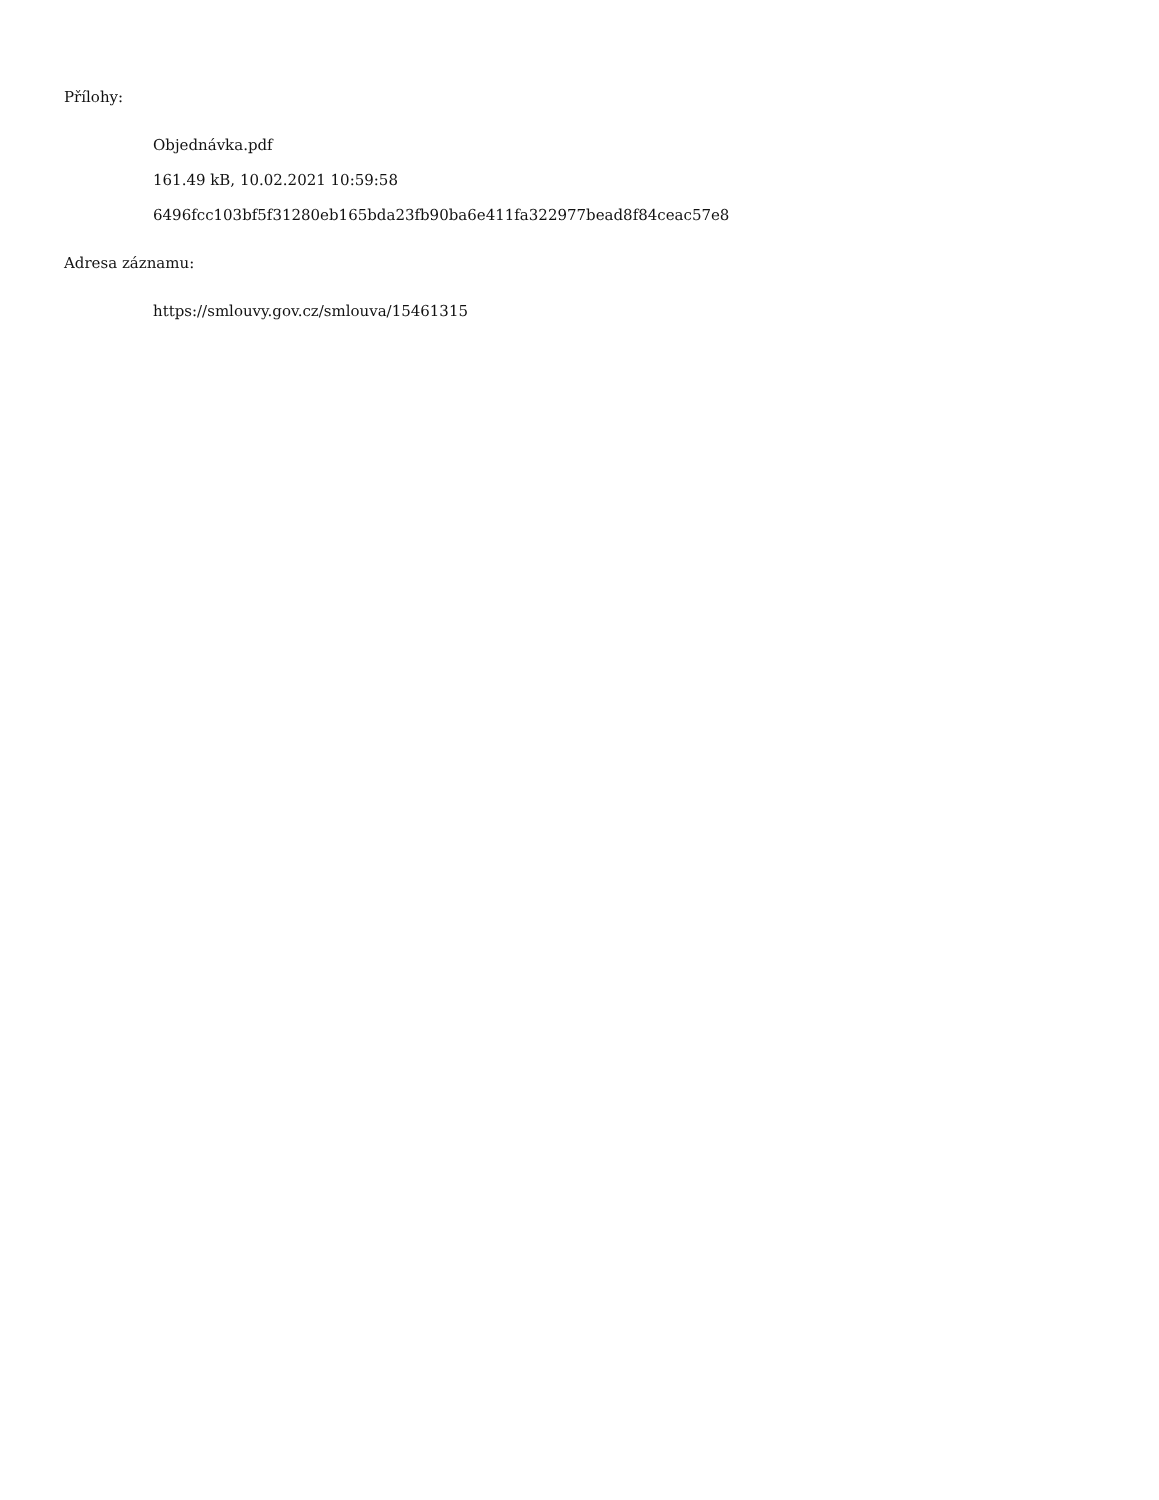Přílohy:
Objednávka.pdf
161.49 kB, 10.02.2021 10:59:58
6496fcc103bf5f31280eb165bda23fb90ba6e411fa322977bead8f84ceac57e8
Adresa záznamu:
https://smlouvy.gov.cz/smlouva/15461315